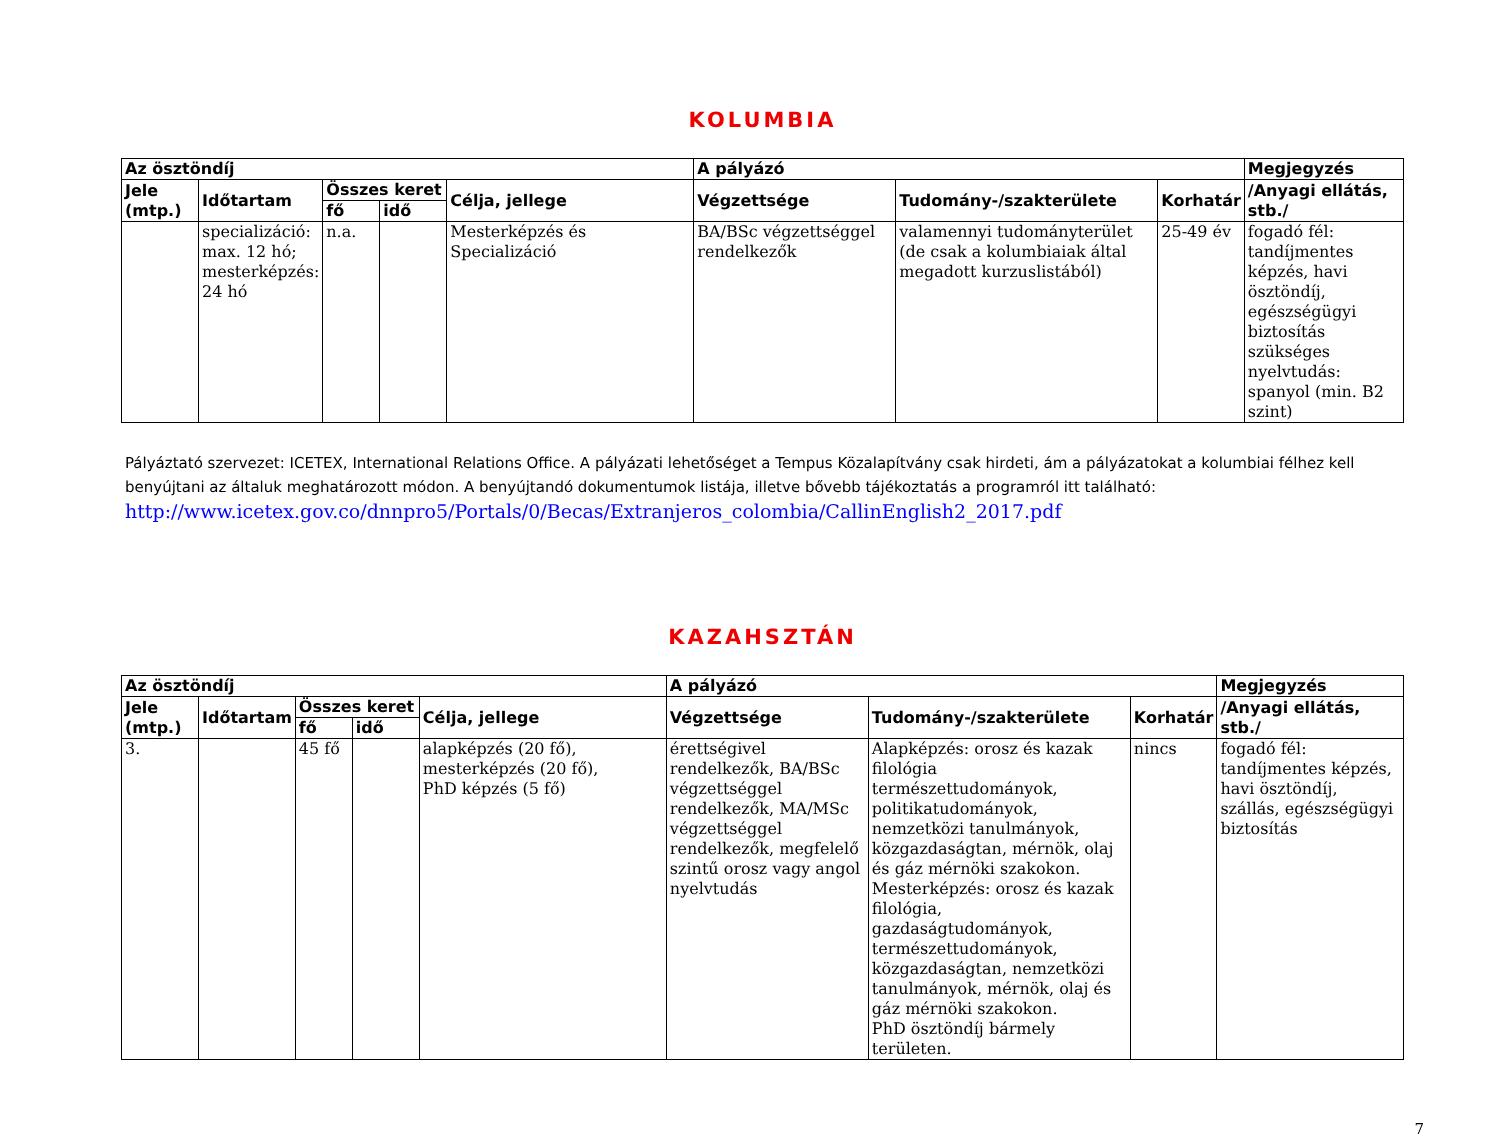KOLUMBIA
| Az ösztöndíj | | | | | A pályázó | | | Megjegyzés |
| --- | --- | --- | --- | --- | --- | --- | --- | --- |
| Jele (mtp.) | Időtartam | Összes keret | | Célja, jellege | Végzettsége | Tudomány-/szakterülete | Korhatár | /Anyagi ellátás, stb./ |
| | | fő | idő | | | | | |
| | specializáció: max. 12 hó; mesterképzés: 24 hó | n.a. | | Mesterképzés és Specializáció | BA/BSc végzettséggel rendelkezők | valamennyi tudományterület (de csak a kolumbiaiak által megadott kurzuslistából) | 25-49 év | fogadó fél: tandíjmentes képzés, havi ösztöndíj, egészségügyi biztosítás szükséges nyelvtudás: spanyol (min. B2 szint) |
Pályáztató szervezet: ICETEX, International Relations Office. A pályázati lehetőséget a Tempus Közalapítvány csak hirdeti, ám a pályázatokat a kolumbiai félhez kell benyújtani az általuk meghatározott módon. A benyújtandó dokumentumok listája, illetve bővebb tájékoztatás a programról itt található:
http://www.icetex.gov.co/dnnpro5/Portals/0/Becas/Extranjeros_colombia/CallinEnglish2_2017.pdf
KAZAHSZTÁN
| Az ösztöndíj | | | | | A pályázó | | | Megjegyzés |
| --- | --- | --- | --- | --- | --- | --- | --- | --- |
| Jele (mtp.) | Időtartam | Összes keret | | Célja, jellege | Végzettsége | Tudomány-/szakterülete | Korhatár | /Anyagi ellátás, stb./ |
| | | fő | idő | | | | | |
| 3. | | 45 fő | | alapképzés (20 fő), mesterképzés (20 fő), PhD képzés (5 fő) | érettségivel rendelkezők, BA/BSc végzettséggel rendelkezők, MA/MSc végzettséggel rendelkezők, megfelelő szintű orosz vagy angol nyelvtudás | Alapképzés: orosz és kazak filológia természettudományok, politikatudományok, nemzetközi tanulmányok, közgazdaságtan, mérnök, olaj és gáz mérnöki szakokon. Mesterképzés: orosz és kazak filológia, gazdaságtudományok, természettudományok, közgazdaságtan, nemzetközi tanulmányok, mérnök, olaj és gáz mérnöki szakokon. PhD ösztöndíj bármely területen. | nincs | fogadó fél: tandíjmentes képzés, havi ösztöndíj, szállás, egészségügyi biztosítás |
7